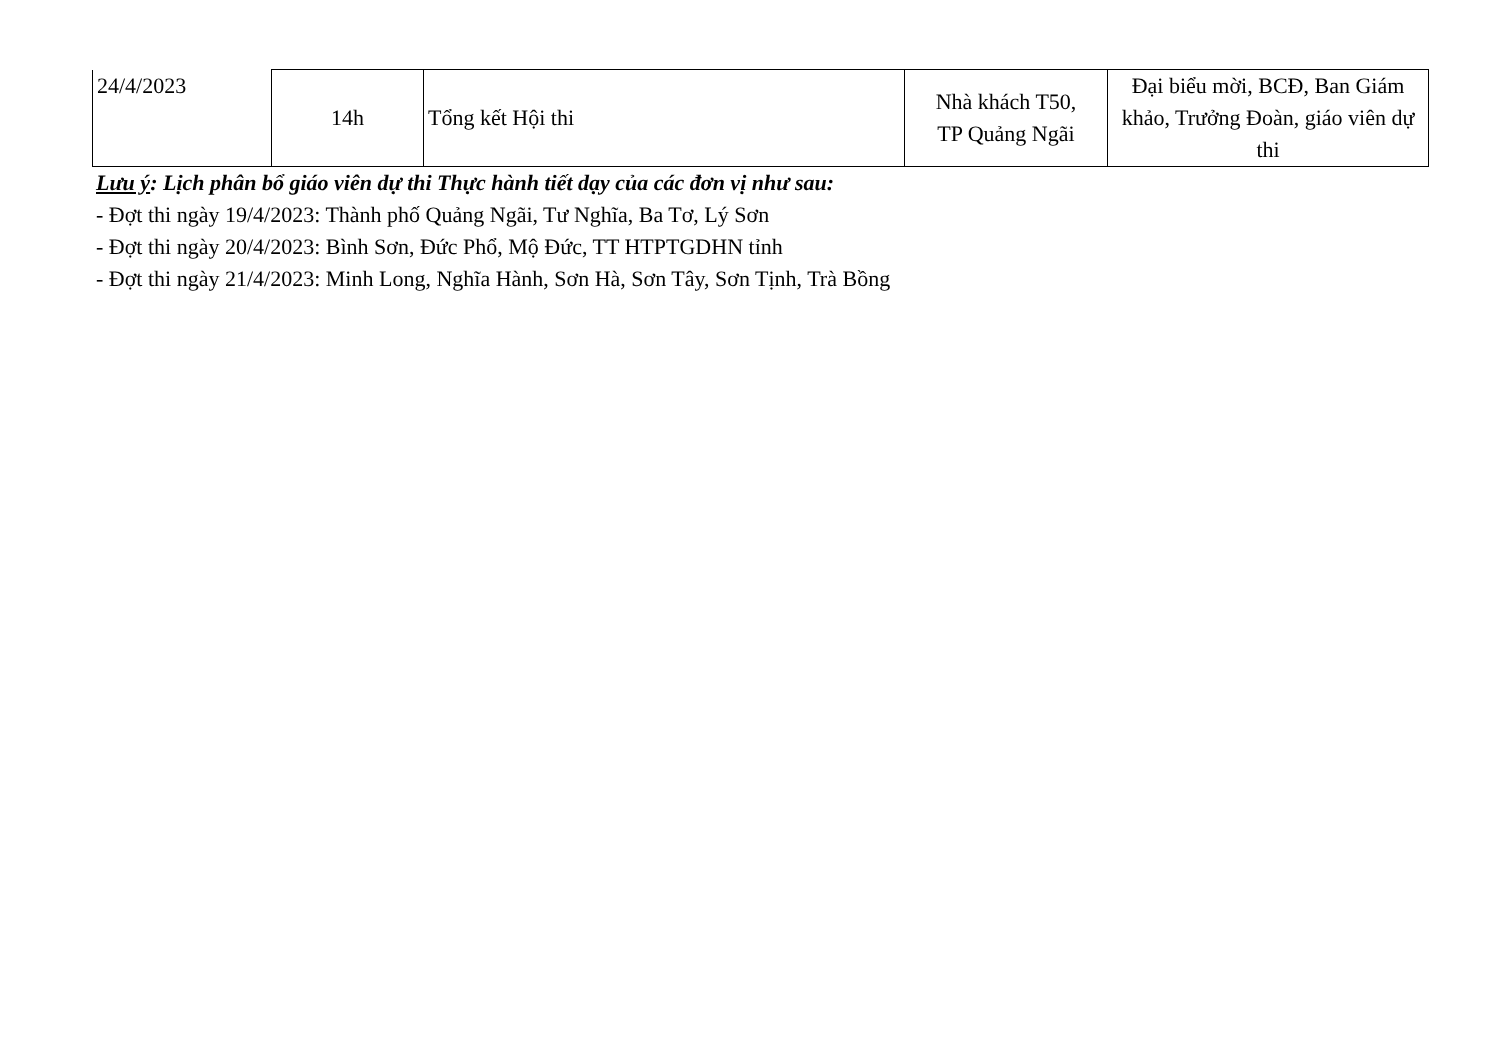| 24/4/2023 | 14h | Tổng kết Hội thi | Nhà khách T50, TP Quảng Ngãi | Đại biểu mời, BCĐ, Ban Giám khảo, Trưởng Đoàn, giáo viên dự thi |
Lưu ý: Lịch phân bổ giáo viên dự thi Thực hành tiết dạy của các đơn vị như sau:
- Đợt thi ngày 19/4/2023: Thành phố Quảng Ngãi, Tư Nghĩa, Ba Tơ, Lý Sơn
- Đợt thi ngày 20/4/2023: Bình Sơn, Đức Phổ, Mộ Đức, TT HTPTGDHN tỉnh
- Đợt thi ngày 21/4/2023: Minh Long, Nghĩa Hành, Sơn Hà, Sơn Tây, Sơn Tịnh, Trà Bồng